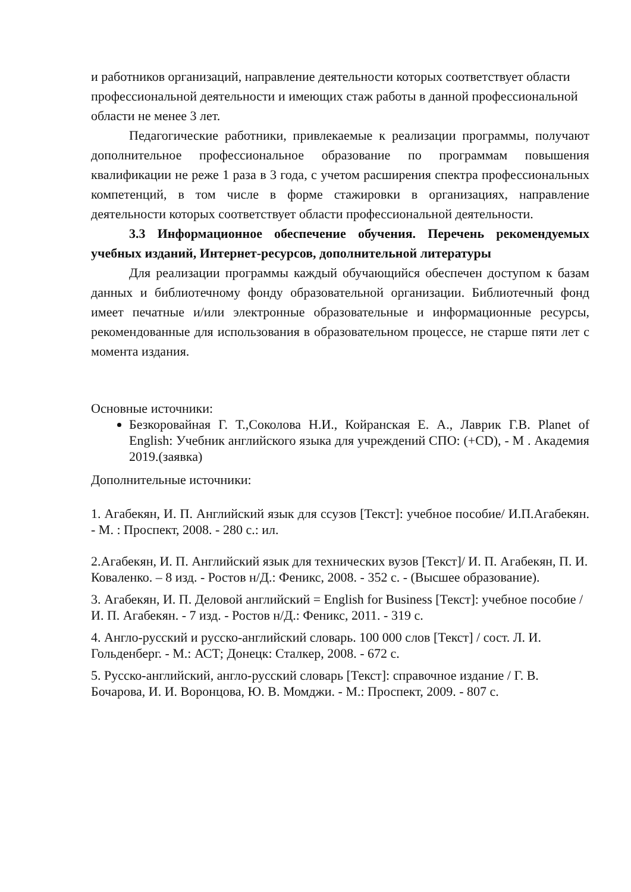и работников организаций, направление деятельности которых соответствует области профессиональной деятельности и имеющих стаж работы в данной профессиональной области не менее 3 лет.
Педагогические работники, привлекаемые к реализации программы, получают дополнительное профессиональное образование по программам повышения квалификации не реже 1 раза в 3 года, с учетом расширения спектра профессиональных компетенций, в том числе в форме стажировки в организациях, направление деятельности которых соответствует области профессиональной деятельности.
3.3 Информационное обеспечение обучения. Перечень рекомендуемых учебных изданий, Интернет-ресурсов, дополнительной литературы
Для реализации программы каждый обучающийся обеспечен доступом к базам данных и библиотечному фонду образовательной организации. Библиотечный фонд имеет печатные и/или электронные образовательные и информационные ресурсы, рекомендованные для использования в образовательном процессе, не старше пяти лет с момента издания.
Основные источники:
Безкоровайная Г. Т.,Соколова Н.И., Койранская Е. А., Лаврик Г.В. Planet of English: Учебник английского языка для учреждений СПО: (+CD), - М . Академия 2019.(заявка)
Дополнительные источники:
1. Агабекян, И. П. Английский язык для ссузов [Текст]: учебное пособие/ И.П.Агабекян. - М. : Проспект, 2008. - 280 с.: ил.
2.Агабекян, И. П. Английский язык для технических вузов [Текст]/ И. П. Агабекян, П. И. Коваленко. – 8 изд. - Ростов н/Д.: Феникс, 2008. - 352 с. - (Высшее образование).
3. Агабекян, И. П. Деловой английский = English for Business [Текст]: учебное пособие /И. П. Агабекян. - 7 изд. - Ростов н/Д.: Феникс, 2011. - 319 с.
4. Англо-русский и русско-английский словарь. 100 000 слов [Текст] / сост. Л. И. Гольденберг. - М.: АСТ; Донецк: Сталкер, 2008. - 672 с.
5. Русско-английский, англо-русский словарь [Текст]: справочное издание / Г. В. Бочарова, И. И. Воронцова, Ю. В. Момджи. - М.: Проспект, 2009. - 807 с.